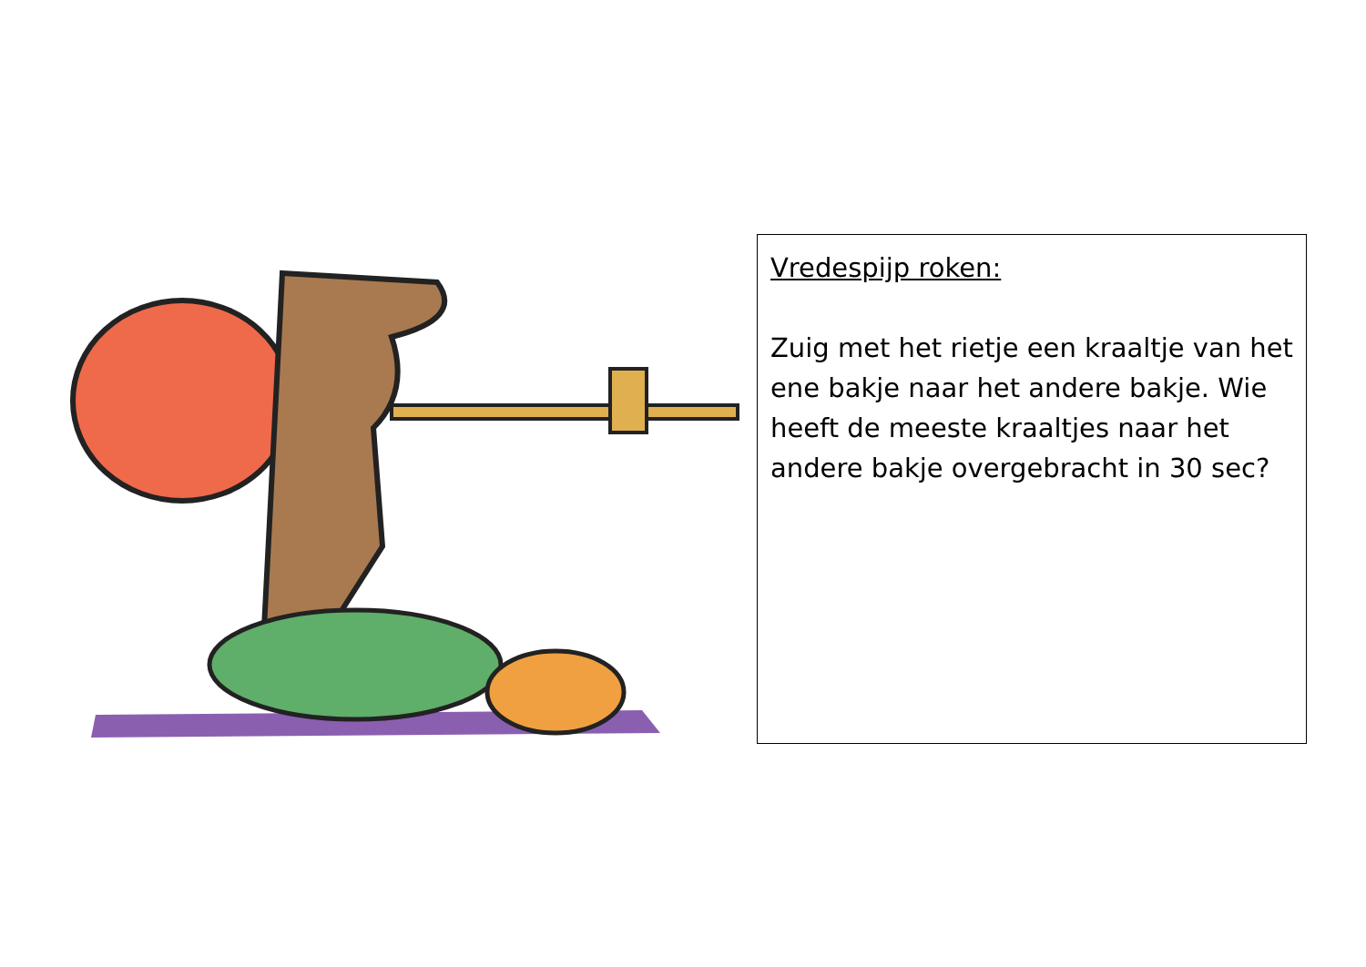Vredespijp roken:
Zuig met het rietje een kraaltje van het ene bakje naar het andere bakje. Wie heeft de meeste kraaltjes naar het andere bakje overgebracht in 30 sec?